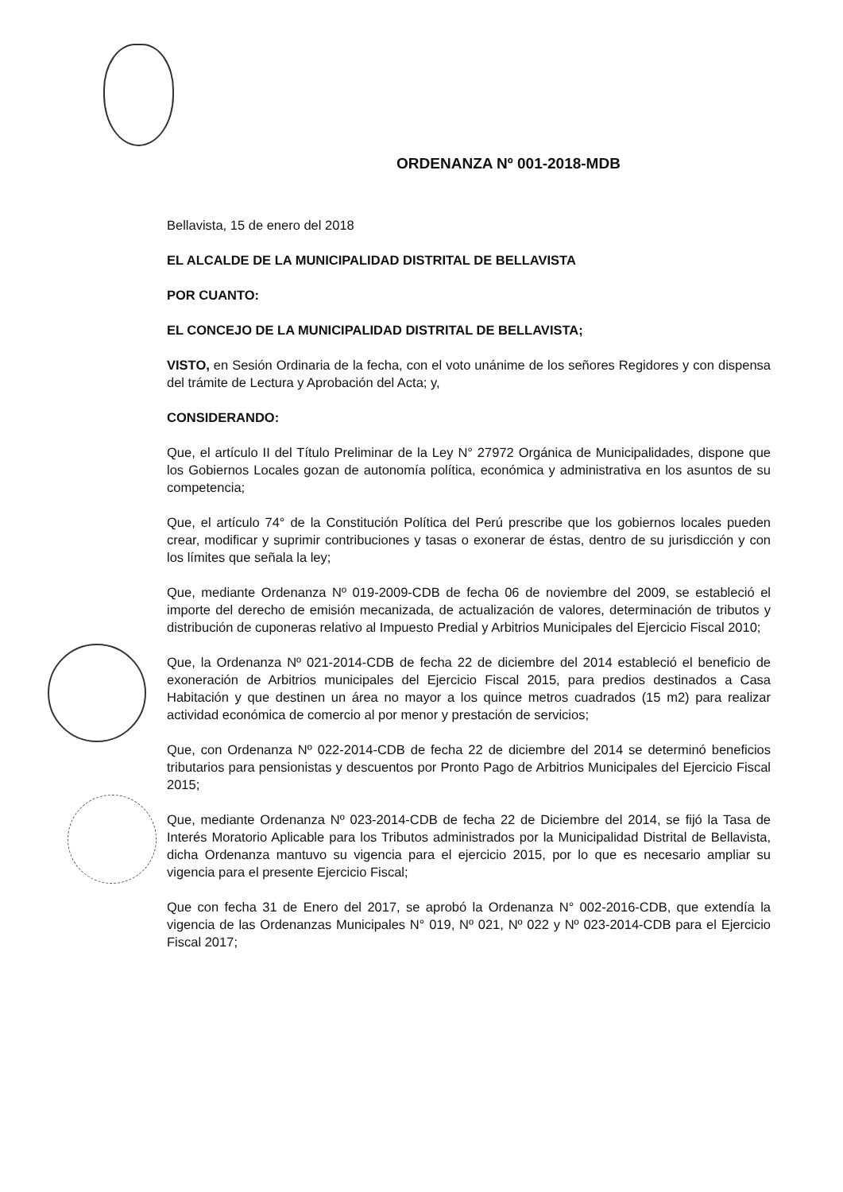ORDENANZA Nº 001-2018-MDB
Bellavista, 15 de enero del 2018
EL ALCALDE DE LA MUNICIPALIDAD DISTRITAL DE BELLAVISTA
POR CUANTO:
EL CONCEJO DE LA MUNICIPALIDAD DISTRITAL DE BELLAVISTA;
VISTO, en Sesión Ordinaria de la fecha, con el voto unánime de los señores Regidores y con dispensa del trámite de Lectura y Aprobación del Acta; y,
CONSIDERANDO:
Que, el artículo II del Título Preliminar de la Ley N° 27972 Orgánica de Municipalidades, dispone que los Gobiernos Locales gozan de autonomía política, económica y administrativa en los asuntos de su competencia;
Que, el artículo 74° de la Constitución Política del Perú prescribe que los gobiernos locales pueden crear, modificar y suprimir contribuciones y tasas o exonerar de éstas, dentro de su jurisdicción y con los límites que señala la ley;
Que, mediante Ordenanza Nº 019-2009-CDB de fecha 06 de noviembre del 2009, se estableció el importe del derecho de emisión mecanizada, de actualización de valores, determinación de tributos y distribución de cuponeras relativo al Impuesto Predial y Arbitrios Municipales del Ejercicio Fiscal 2010;
Que, la Ordenanza Nº 021-2014-CDB de fecha 22 de diciembre del 2014 estableció el beneficio de exoneración de Arbitrios municipales del Ejercicio Fiscal 2015, para predios destinados a Casa Habitación y que destinen un área no mayor a los quince metros cuadrados (15 m2) para realizar actividad económica de comercio al por menor y prestación de servicios;
Que, con Ordenanza Nº 022-2014-CDB de fecha 22 de diciembre del 2014 se determinó beneficios tributarios para pensionistas y descuentos por Pronto Pago de Arbitrios Municipales del Ejercicio Fiscal 2015;
Que, mediante Ordenanza Nº 023-2014-CDB de fecha 22 de Diciembre del 2014, se fijó la Tasa de Interés Moratorio Aplicable para los Tributos administrados por la Municipalidad Distrital de Bellavista, dicha Ordenanza mantuvo su vigencia para el ejercicio 2015, por lo que es necesario ampliar su vigencia para el presente Ejercicio Fiscal;
Que con fecha 31 de Enero del 2017, se aprobó la Ordenanza N° 002-2016-CDB, que extendía la vigencia de las Ordenanzas Municipales N° 019, Nº 021, Nº 022 y Nº 023-2014-CDB para el Ejercicio Fiscal 2017;